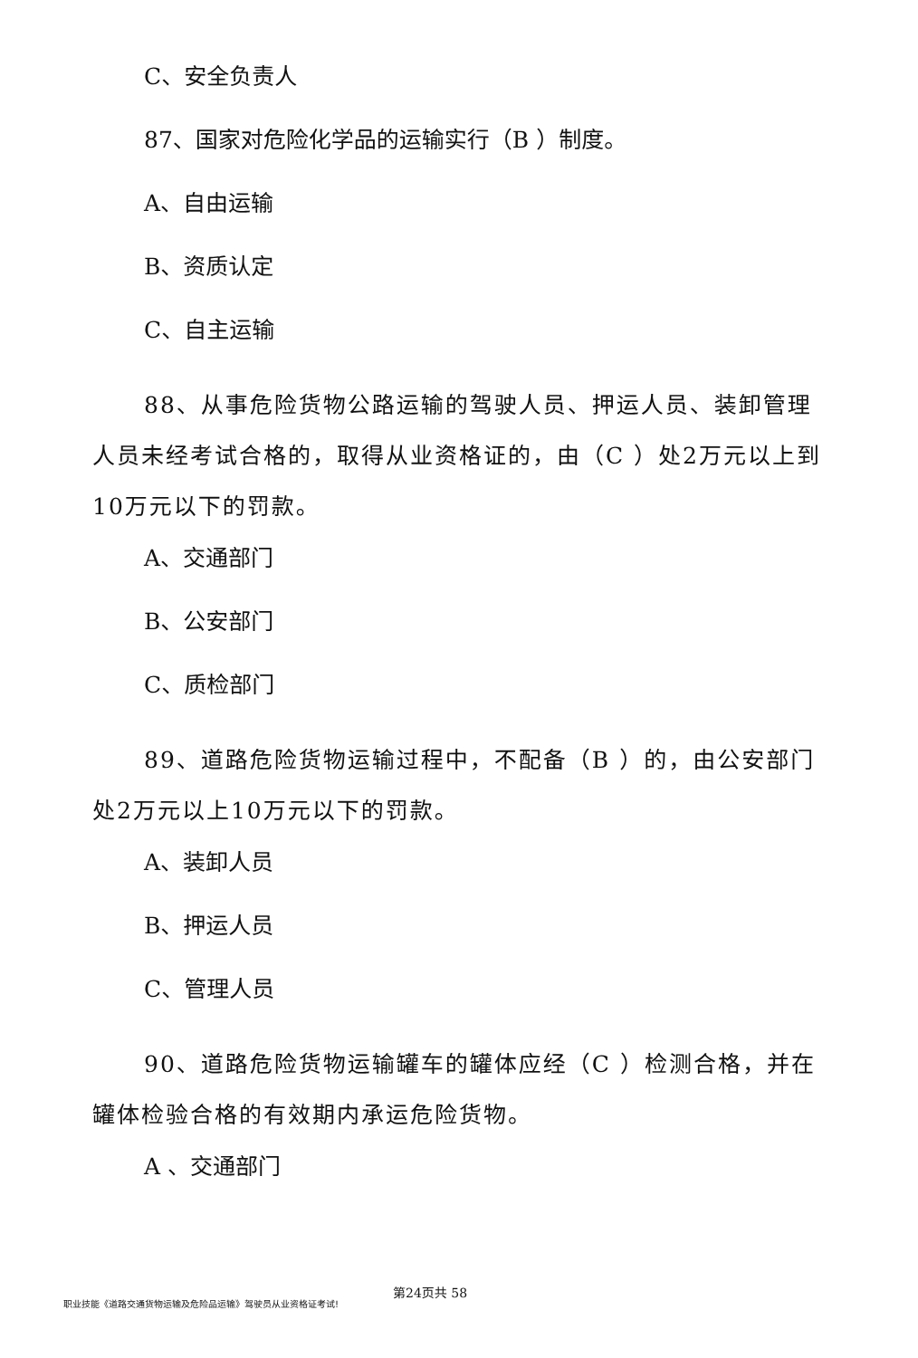C、安全负责人
87、国家对危险化学品的运输实行（B ）制度。
A、自由运输
B、资质认定
C、自主运输
88、从事危险货物公路运输的驾驶人员、押运人员、装卸管理人员未经考试合格的，取得从业资格证的，由（C ）处2万元以上到10万元以下的罚款。
A、交通部门
B、公安部门
C、质检部门
89、道路危险货物运输过程中，不配备（B ）的，由公安部门处2万元以上10万元以下的罚款。
A、装卸人员
B、押运人员
C、管理人员
90、道路危险货物运输罐车的罐体应经（C ）检测合格，并在罐体检验合格的有效期内承运危险货物。
A 、交通部门
第24页共 58
职业技能《道路交通货物运输及危险品运输》驾驶员从业资格证考试!